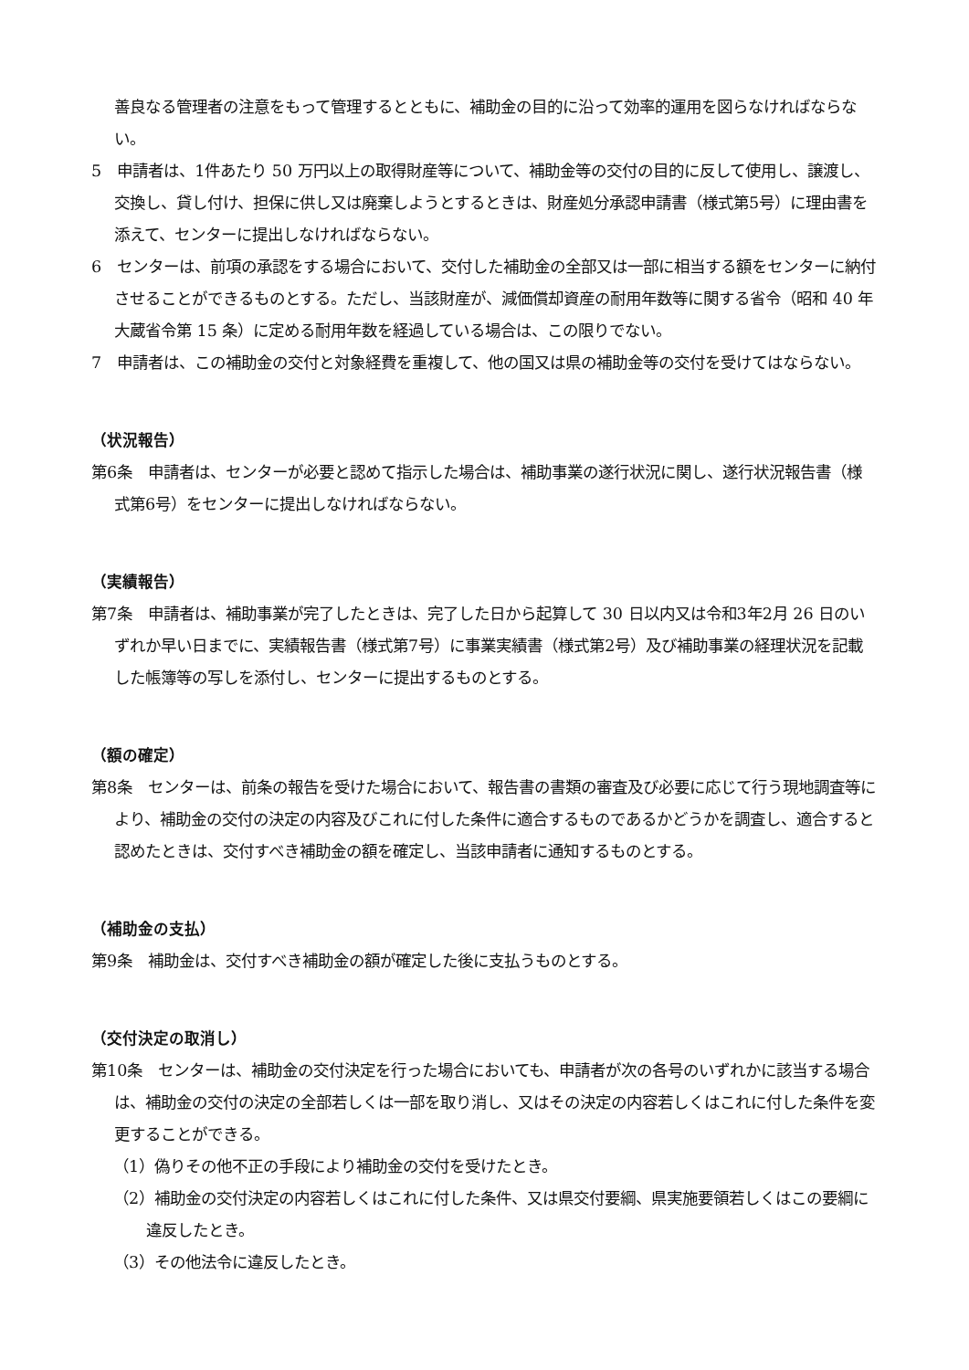善良なる管理者の注意をもって管理するとともに、補助金の目的に沿って効率的運用を図らなければならない。
5　申請者は、1件あたり 50 万円以上の取得財産等について、補助金等の交付の目的に反して使用し、譲渡し、交換し、貸し付け、担保に供し又は廃棄しようとするときは、財産処分承認申請書（様式第5号）に理由書を添えて、センターに提出しなければならない。
6　センターは、前項の承認をする場合において、交付した補助金の全部又は一部に相当する額をセンターに納付させることができるものとする。ただし、当該財産が、減価償却資産の耐用年数等に関する省令（昭和 40 年大蔵省令第 15 条）に定める耐用年数を経過している場合は、この限りでない。
7　申請者は、この補助金の交付と対象経費を重複して、他の国又は県の補助金等の交付を受けてはならない。
（状況報告）
第6条　申請者は、センターが必要と認めて指示した場合は、補助事業の遂行状況に関し、遂行状況報告書（様式第6号）をセンターに提出しなければならない。
（実績報告）
第7条　申請者は、補助事業が完了したときは、完了した日から起算して 30 日以内又は令和3年2月 26 日のいずれか早い日までに、実績報告書（様式第7号）に事業実績書（様式第2号）及び補助事業の経理状況を記載した帳簿等の写しを添付し、センターに提出するものとする。
（額の確定）
第8条　センターは、前条の報告を受けた場合において、報告書の書類の審査及び必要に応じて行う現地調査等により、補助金の交付の決定の内容及びこれに付した条件に適合するものであるかどうかを調査し、適合すると認めたときは、交付すべき補助金の額を確定し、当該申請者に通知するものとする。
（補助金の支払）
第9条　補助金は、交付すべき補助金の額が確定した後に支払うものとする。
（交付決定の取消し）
第10条　センターは、補助金の交付決定を行った場合においても、申請者が次の各号のいずれかに該当する場合は、補助金の交付の決定の全部若しくは一部を取り消し、又はその決定の内容若しくはこれに付した条件を変更することができる。
（1）偽りその他不正の手段により補助金の交付を受けたとき。
（2）補助金の交付決定の内容若しくはこれに付した条件、又は県交付要綱、県実施要領若しくはこの要綱に違反したとき。
（3）その他法令に違反したとき。